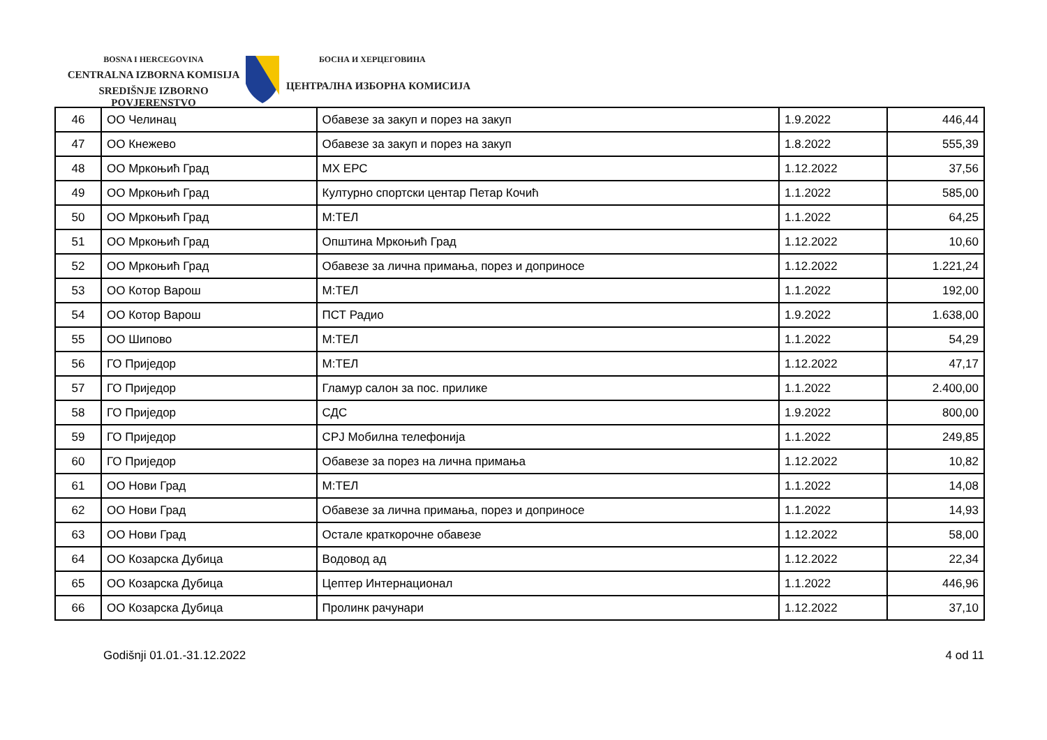BOSNA I HERCEGOVINA
CENTRALNA IZBORNA KOMISIJA
SREDIŠNJE IZBORNO POVJERENSTVO
БОСНА И ХЕРЦЕГОВИНА
ЦЕНТРАЛНА ИЗБОРНА КОМИСИЈА
| 46 | ОО Челинац | Обавезе за закуп и порез на закуп | 1.9.2022 | 446,44 |
| 47 | ОО Кнежево | Обавезе за закуп и порез на закуп | 1.8.2022 | 555,39 |
| 48 | ОО Мркоњић Град | МХ ЕРС | 1.12.2022 | 37,56 |
| 49 | ОО Мркоњић Град | Културно спортски центар Петар Кочић | 1.1.2022 | 585,00 |
| 50 | ОО Мркоњић Град | М:ТЕЛ | 1.1.2022 | 64,25 |
| 51 | ОО Мркоњић Град | Општина Мркоњић Град | 1.12.2022 | 10,60 |
| 52 | ОО Мркоњић Град | Обавезе за лична примања, порез и доприносе | 1.12.2022 | 1.221,24 |
| 53 | ОО Котор Варош | М:ТЕЛ | 1.1.2022 | 192,00 |
| 54 | ОО Котор Варош | ПСТ Радио | 1.9.2022 | 1.638,00 |
| 55 | ОО Шипово | М:ТЕЛ | 1.1.2022 | 54,29 |
| 56 | ГО Приједор | М:ТЕЛ | 1.12.2022 | 47,17 |
| 57 | ГО Приједор | Гламур салон за пос. прилике | 1.1.2022 | 2.400,00 |
| 58 | ГО Приједор | СДС | 1.9.2022 | 800,00 |
| 59 | ГО Приједор | СРЈ Мобилна телефонија | 1.1.2022 | 249,85 |
| 60 | ГО Приједор | Обавезе за порез на лична примања | 1.12.2022 | 10,82 |
| 61 | ОО Нови Град | М:ТЕЛ | 1.1.2022 | 14,08 |
| 62 | ОО Нови Град | Обавезе за лична примања, порез и доприносе | 1.1.2022 | 14,93 |
| 63 | ОО Нови Град | Остале краткорочне обавезе | 1.12.2022 | 58,00 |
| 64 | ОО Козарска Дубица | Водовод ад | 1.12.2022 | 22,34 |
| 65 | ОО Козарска Дубица | Цептер Интернационал | 1.1.2022 | 446,96 |
| 66 | ОО Козарска Дубица | Пролинк рачунари | 1.12.2022 | 37,10 |
Godišnji 01.01.-31.12.2022 4 od 11